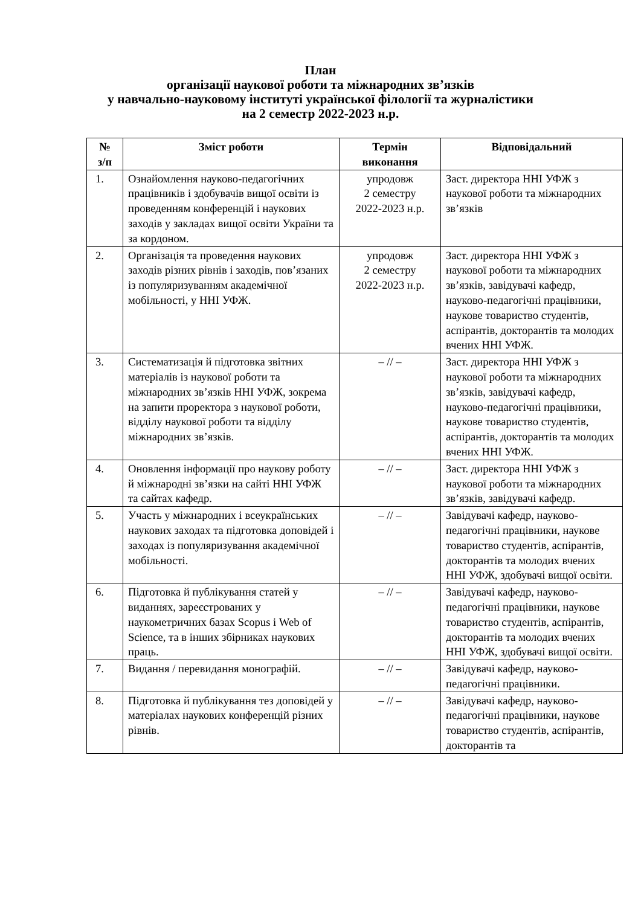План
організації наукової роботи та міжнародних зв’язків
у навчально-науковому інституті української філології та журналістики
на 2 семестр 2022-2023 н.р.
| № з/п | Зміст роботи | Термін виконання | Відповідальний |
| --- | --- | --- | --- |
| 1. | Ознайомлення науково-педагогічних працівників і здобувачів вищої освіти із проведенням конференцій і наукових заходів у закладах вищої освіти України та за кордоном. | упродовж 2 семестру 2022-2023 н.р. | Заст. директора ННІ УФЖ з наукової роботи та міжнародних зв’язків |
| 2. | Організація та проведення наукових заходів різних рівнів і заходів, пов’язаних із популяризуванням академічної мобільності, у ННІ УФЖ. | упродовж 2 семестру 2022-2023 н.р. | Заст. директора ННІ УФЖ з наукової роботи та міжнародних зв’язків, завідувачі кафедр, науково-педагогічні працівники, наукове товариство студентів, аспірантів, докторантів та молодих вчених ННІ УФЖ. |
| 3. | Систематизація й підготовка звітних матеріалів із наукової роботи та міжнародних зв’язків ННІ УФЖ, зокрема на запити проректора з наукової роботи, відділу наукової роботи та відділу міжнародних зв’язків. | – // – | Заст. директора ННІ УФЖ з наукової роботи та міжнародних зв’язків, завідувачі кафедр, науково-педагогічні працівники, наукове товариство студентів, аспірантів, докторантів та молодих вчених ННІ УФЖ. |
| 4. | Оновлення інформації про наукову роботу й міжнародні зв’язки на сайті ННІ УФЖ та сайтах кафедр. | – // – | Заст. директора ННІ УФЖ з наукової роботи та міжнародних зв’язків, завідувачі кафедр. |
| 5. | Участь у міжнародних і всеукраїнських наукових заходах та підготовка доповідей і заходах із популяризування академічної мобільності. | – // – | Завідувачі кафедр, науково-педагогічні працівники, наукове товариство студентів, аспірантів, докторантів та молодих вчених ННІ УФЖ, здобувачі вищої освіти. |
| 6. | Підготовка й публікування статей у виданнях, зареєстрованих у наукометричних базах Scopus і Web of Science, та в інших збірниках наукових праць. | – // – | Завідувачі кафедр, науково-педагогічні працівники, наукове товариство студентів, аспірантів, докторантів та молодих вчених ННІ УФЖ, здобувачі вищої освіти. |
| 7. | Видання / перевидання монографій. | – // – | Завідувачі кафедр, науково-педагогічні працівники. |
| 8. | Підготовка й публікування тез доповідей у матеріалах наукових конференцій різних рівнів. | – // – | Завідувачі кафедр, науково-педагогічні працівники, наукове товариство студентів, аспірантів, докторантів та |